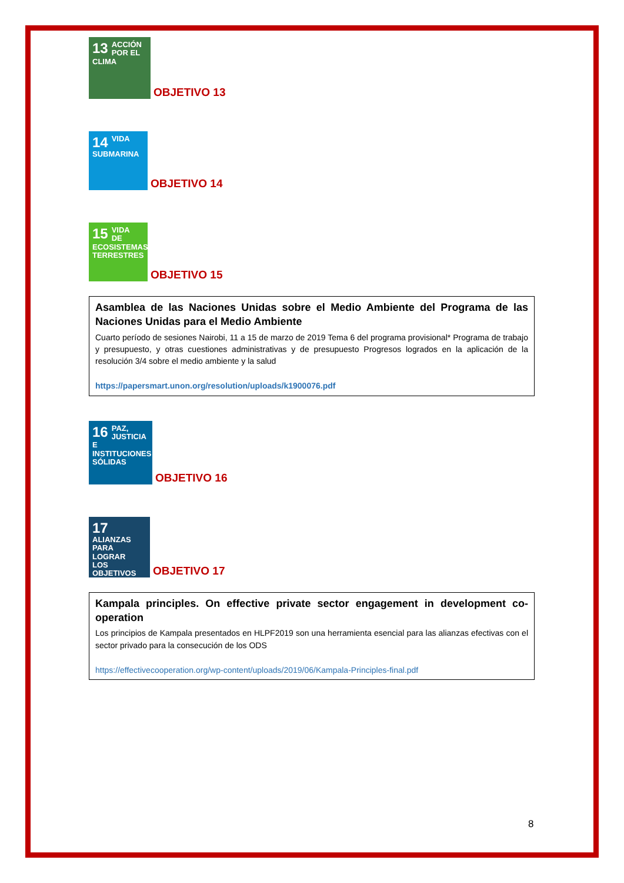13 ACCIÓN
POR EL CLIMA
OBJETIVO 13
14 VIDA
SUBMARINA
OBJETIVO 14
15 VIDA
DE ECOSISTEMAS
TERRESTRES
OBJETIVO 15
Asamblea de las Naciones Unidas sobre el Medio Ambiente del Programa de las Naciones Unidas para el Medio Ambiente
Cuarto período de sesiones Nairobi, 11 a 15 de marzo de 2019 Tema 6 del programa provisional* Programa de trabajo y presupuesto, y otras cuestiones administrativas y de presupuesto Progresos logrados en la aplicación de la resolución 3/4 sobre el medio ambiente y la salud
https://papersmart.unon.org/resolution/uploads/k1900076.pdf
16 PAZ, JUSTICIA
E INSTITUCIONES
SÓLIDAS
OBJETIVO 16
17 ALIANZAS PARA
LOGRAR
LOS OBJETIVOS
OBJETIVO 17
Kampala principles. On effective private sector engagement in development co-operation
Los principios de Kampala presentados en HLPF2019 son una herramienta esencial para las alianzas efectivas con el sector privado para la consecución de los ODS
https://effectivecooperation.org/wp-content/uploads/2019/06/Kampala-Principles-final.pdf
8